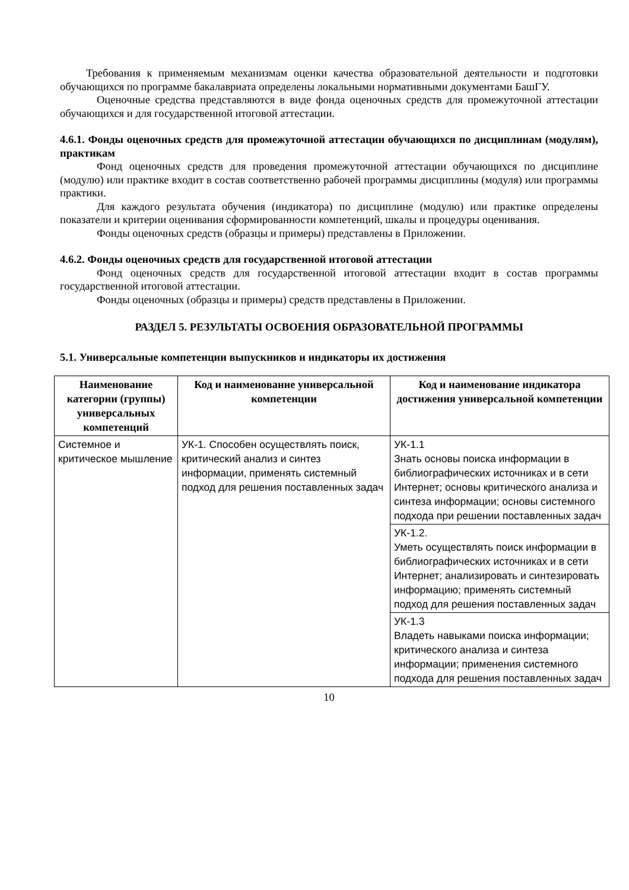Требования к применяемым механизмам оценки качества образовательной деятельности и подготовки обучающихся по программе бакалавриата определены локальными нормативными документами БашГУ.
Оценочные средства представляются в виде фонда оценочных средств для промежуточной аттестации обучающихся и для государственной итоговой аттестации.
4.6.1. Фонды оценочных средств для промежуточной аттестации обучающихся по дисциплинам (модулям), практикам
Фонд оценочных средств для проведения промежуточной аттестации обучающихся по дисциплине (модулю) или практике входит в состав соответственно рабочей программы дисциплины (модуля) или программы практики.
Для каждого результата обучения (индикатора) по дисциплине (модулю) или практике определены показатели и критерии оценивания сформированности компетенций, шкалы и процедуры оценивания.
Фонды оценочных средств (образцы и примеры) представлены в Приложении.
4.6.2. Фонды оценочных средств для государственной итоговой аттестации
Фонд оценочных средств для государственной итоговой аттестации входит в состав программы государственной итоговой аттестации.
Фонды оценочных (образцы и примеры) средств представлены в Приложении.
РАЗДЕЛ 5. РЕЗУЛЬТАТЫ ОСВОЕНИЯ ОБРАЗОВАТЕЛЬНОЙ ПРОГРАММЫ
5.1. Универсальные компетенции выпускников и индикаторы их достижения
| Наименование категории (группы) универсальных компетенций | Код и наименование универсальной компетенции | Код и наименование индикатора достижения универсальной компетенции |
| --- | --- | --- |
| Системное и критическое мышление | УК-1. Способен осуществлять поиск, критический анализ и синтез информации, применять системный подход для решения поставленных задач | УК-1.1 Знать основы поиска информации в библиографических источниках и в сети Интернет; основы критического анализа и синтеза информации; основы системного подхода при решении поставленных задач |
| | | УК-1.2. Уметь осуществлять поиск информации в библиографических источниках и в сети Интернет; анализировать и синтезировать информацию; применять системный подход для решения поставленных задач |
| | | УК-1.3 Владеть навыками поиска информации; критического анализа и синтеза информации; применения системного подхода для решения поставленных задач |
10